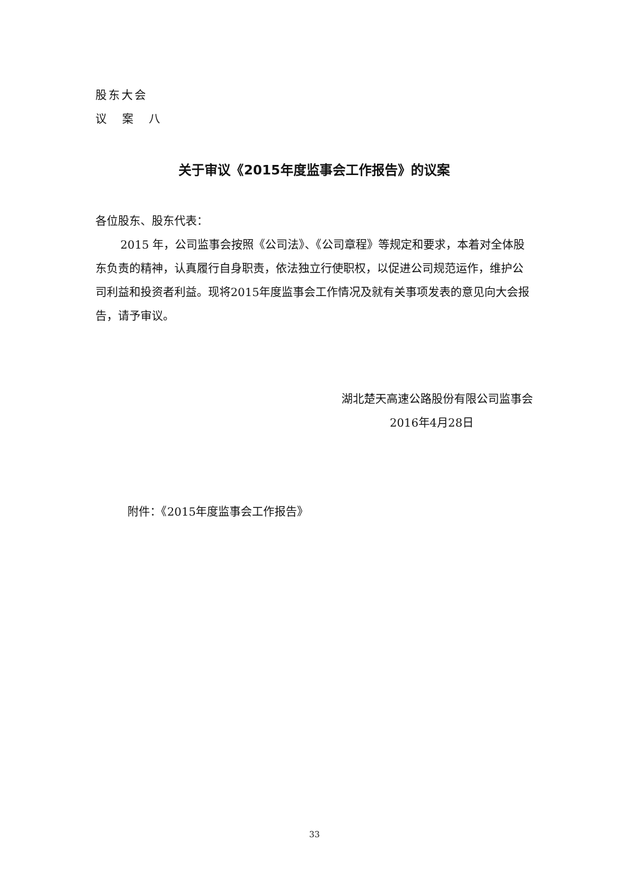股东大会
议 案 八
关于审议《2015年度监事会工作报告》的议案
各位股东、股东代表：
2015 年，公司监事会按照《公司法》、《公司章程》等规定和要求，本着对全体股东负责的精神，认真履行自身职责，依法独立行使职权，以促进公司规范运作，维护公司利益和投资者利益。现将2015年度监事会工作情况及就有关事项发表的意见向大会报告，请予审议。
湖北楚天高速公路股份有限公司监事会
2016年4月28日
附件：《2015年度监事会工作报告》
33